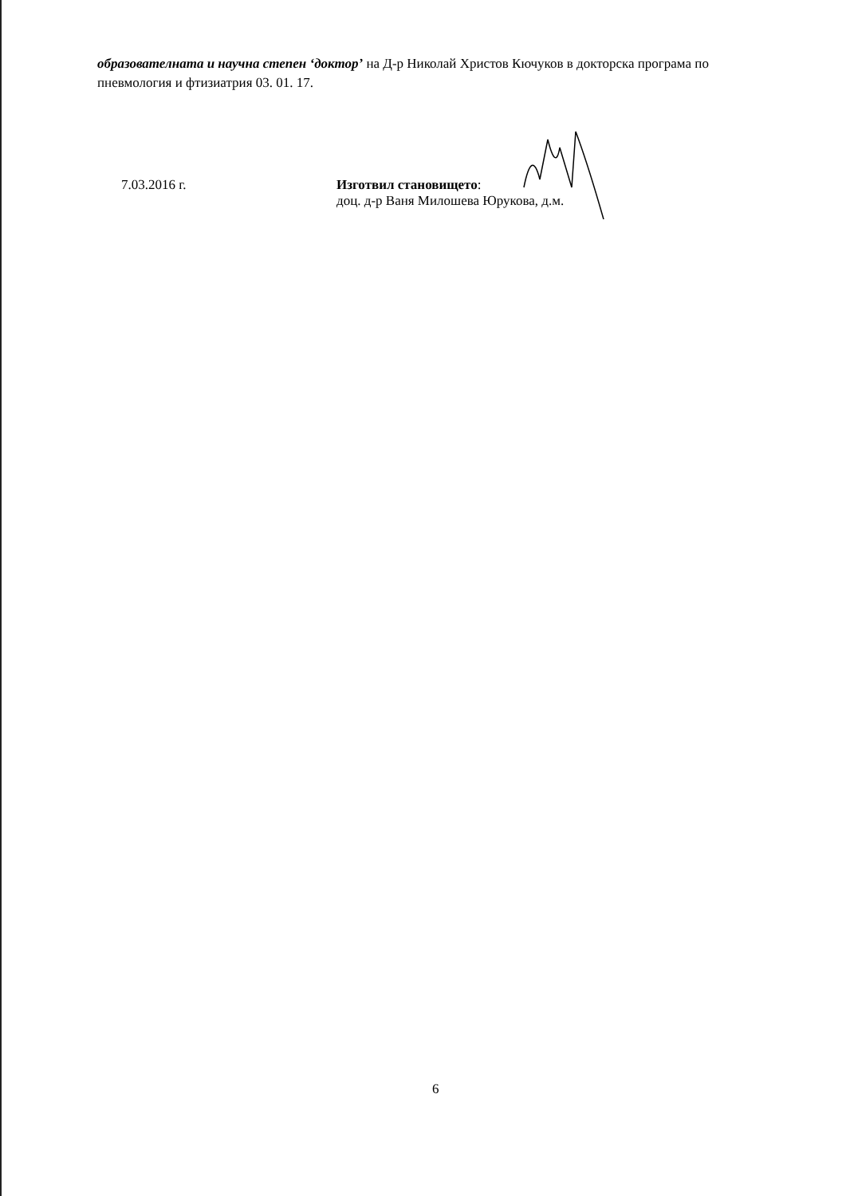образователната и научна степен ‘доктор’ на Д-р Николай Христов Кючуков в докторска програма по пневмология и фтизиатрия 03. 01. 17.
7.03.2016 г. Изготвил становището:
доц. д-р Ваня Милошева Юрукова, д.м.
6